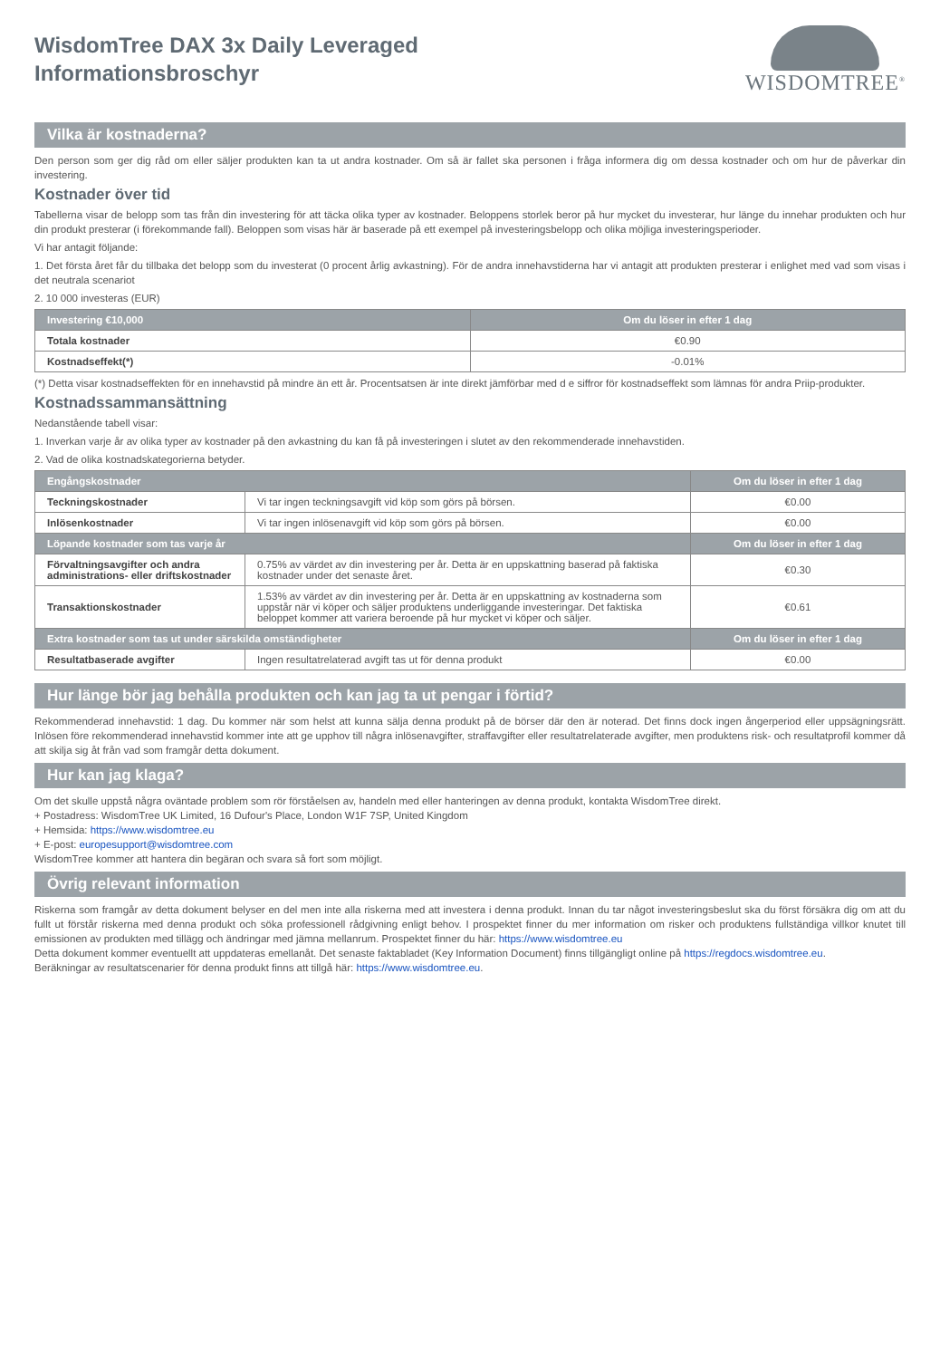WisdomTree DAX 3x Daily Leveraged
Informationsbroschyr
WISDOMTREE<sup>®</sup>
Vilka är kostnaderna?
Den person som ger dig råd om eller säljer produkten kan ta ut andra kostnader. Om så är fallet ska personen i fråga informera dig om dessa kostnader och om hur de påverkar din investering.
Kostnader över tid
Tabellerna visar de belopp som tas från din investering för att täcka olika typer av kostnader. Beloppens storlek beror på hur mycket du investerar, hur länge du innehar produkten och hur din produkt presterar (i förekommande fall). Beloppen som visas här är baserade på ett exempel på investeringsbelopp och olika möjliga investeringsperioder.
Vi har antagit följande:
1. Det första året får du tillbaka det belopp som du investerat (0 procent årlig avkastning). För de andra innehavstiderna har vi antagit att produkten presterar i enlighet med vad som visas i det neutrala scenariot
2. 10 000 investeras (EUR)
| Investering €10,000 | Om du löser in efter 1 dag |
| --- | --- |
| Totala kostnader | €0.90 |
| Kostnadseffekt(*) | -0.01% |
(*) Detta visar kostnadseffekten för en innehavstid på mindre än ett år. Procentsatsen är inte direkt jämförbar med d e siffror för kostnadseffekt som lämnas för andra Priip-produkter.
Kostnadssammansättning
Nedanstående tabell visar:
1. Inverkan varje år av olika typer av kostnader på den avkastning du kan få på investeringen i slutet av den rekommenderade innehavstiden.
2. Vad de olika kostnadskategorierna betyder.
| Engångskostnader | | Om du löser in efter 1 dag |
| --- | --- | --- |
| Teckningskostnader | Vi tar ingen teckningsavgift vid köp som görs på börsen. | €0.00 |
| Inlösenkostnader | Vi tar ingen inlösenavgift vid köp som görs på börsen. | €0.00 |
| Löpande kostnader som tas varje år | | Om du löser in efter 1 dag |
| Förvaltningsavgifter och andra administrations- eller driftskostnader | 0.75% av värdet av din investering per år. Detta är en uppskattning baserad på faktiska kostnader under det senaste året. | €0.30 |
| Transaktionskostnader | 1.53% av värdet av din investering per år. Detta är en uppskattning av kostnaderna som uppstår när vi köper och säljer produktens underliggande investeringar. Det faktiska beloppet kommer att variera beroende på hur mycket vi köper och säljer. | €0.61 |
| Extra kostnader som tas ut under särskilda omständigheter | | Om du löser in efter 1 dag |
| Resultatbaserade avgifter | Ingen resultatrelaterad avgift tas ut för denna produkt | €0.00 |
Hur länge bör jag behålla produkten och kan jag ta ut pengar i förtid?
Rekommenderad innehavstid: 1 dag. Du kommer när som helst att kunna sälja denna produkt på de börser där den är noterad. Det finns dock ingen ångerperiod eller uppsägningsrätt. Inlösen före rekommenderad innehavstid kommer inte att ge upphov till några inlösenavgifter, straffavgifter eller resultatrelaterade avgifter, men produktens risk- och resultatprofil kommer då att skilja sig åt från vad som framgår detta dokument.
Hur kan jag klaga?
Om det skulle uppstå några oväntade problem som rör förståelsen av, handeln med eller hanteringen av denna produkt, kontakta WisdomTree direkt.
+ Postadress: WisdomTree UK Limited, 16 Dufour's Place, London W1F 7SP, United Kingdom
+ Hemsida: https://www.wisdomtree.eu
+ E-post: europesupport@wisdomtree.com
WisdomTree kommer att hantera din begäran och svara så fort som möjligt.
Övrig relevant information
Riskerna som framgår av detta dokument belyser en del men inte alla riskerna med att investera i denna produkt. Innan du tar något investeringsbeslut ska du först försäkra dig om att du fullt ut förstår riskerna med denna produkt och söka professionell rådgivning enligt behov. I prospektet finner du mer information om risker och produktens fullständiga villkor knutet till emissionen av produkten med tillägg och ändringar med jämna mellanrum. Prospektet finner du här: https://www.wisdomtree.eu
Detta dokument kommer eventuellt att uppdateras emellanåt. Det senaste faktabladet (Key Information Document) finns tillgängligt online på https://regdocs.wisdomtree.eu.
Beräkningar av resultatscenarier för denna produkt finns att tillgå här: https://www.wisdomtree.eu.